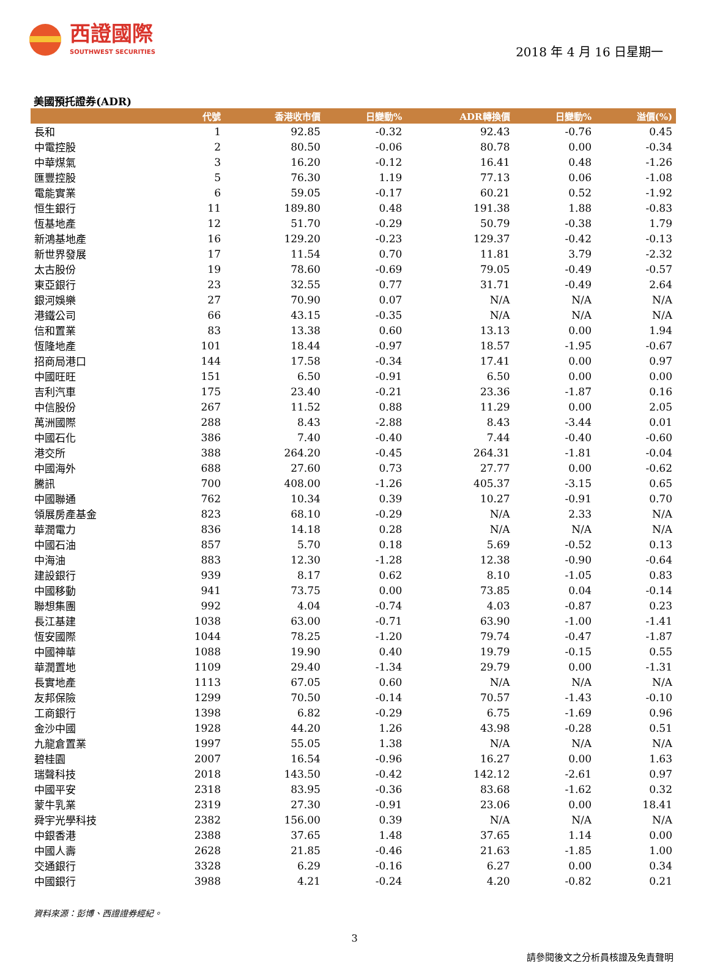西證國際
SOUTHWEST SECURITIES
2018 年 4 月 16 日星期一
美國預托證券(ADR)
| | 代號 | 香港收市價 | 日變動% | ADR轉換價 | 日變動% | 溢價(%) |
| --- | --- | --- | --- | --- | --- | --- |
| 長和 | 1 | 92.85 | -0.32 | 92.43 | -0.76 | 0.45 |
| 中電控股 | 2 | 80.50 | -0.06 | 80.78 | 0.00 | -0.34 |
| 中華煤氣 | 3 | 16.20 | -0.12 | 16.41 | 0.48 | -1.26 |
| 匯豐控股 | 5 | 76.30 | 1.19 | 77.13 | 0.06 | -1.08 |
| 電能實業 | 6 | 59.05 | -0.17 | 60.21 | 0.52 | -1.92 |
| 恒生銀行 | 11 | 189.80 | 0.48 | 191.38 | 1.88 | -0.83 |
| 恆基地產 | 12 | 51.70 | -0.29 | 50.79 | -0.38 | 1.79 |
| 新鴻基地產 | 16 | 129.20 | -0.23 | 129.37 | -0.42 | -0.13 |
| 新世界發展 | 17 | 11.54 | 0.70 | 11.81 | 3.79 | -2.32 |
| 太古股份 | 19 | 78.60 | -0.69 | 79.05 | -0.49 | -0.57 |
| 東亞銀行 | 23 | 32.55 | 0.77 | 31.71 | -0.49 | 2.64 |
| 銀河娛樂 | 27 | 70.90 | 0.07 | N/A | N/A | N/A |
| 港鐵公司 | 66 | 43.15 | -0.35 | N/A | N/A | N/A |
| 信和置業 | 83 | 13.38 | 0.60 | 13.13 | 0.00 | 1.94 |
| 恆隆地產 | 101 | 18.44 | -0.97 | 18.57 | -1.95 | -0.67 |
| 招商局港口 | 144 | 17.58 | -0.34 | 17.41 | 0.00 | 0.97 |
| 中國旺旺 | 151 | 6.50 | -0.91 | 6.50 | 0.00 | 0.00 |
| 吉利汽車 | 175 | 23.40 | -0.21 | 23.36 | -1.87 | 0.16 |
| 中信股份 | 267 | 11.52 | 0.88 | 11.29 | 0.00 | 2.05 |
| 萬洲國際 | 288 | 8.43 | -2.88 | 8.43 | -3.44 | 0.01 |
| 中國石化 | 386 | 7.40 | -0.40 | 7.44 | -0.40 | -0.60 |
| 港交所 | 388 | 264.20 | -0.45 | 264.31 | -1.81 | -0.04 |
| 中國海外 | 688 | 27.60 | 0.73 | 27.77 | 0.00 | -0.62 |
| 騰訊 | 700 | 408.00 | -1.26 | 405.37 | -3.15 | 0.65 |
| 中國聯通 | 762 | 10.34 | 0.39 | 10.27 | -0.91 | 0.70 |
| 領展房產基金 | 823 | 68.10 | -0.29 | N/A | 2.33 | N/A |
| 華潤電力 | 836 | 14.18 | 0.28 | N/A | N/A | N/A |
| 中國石油 | 857 | 5.70 | 0.18 | 5.69 | -0.52 | 0.13 |
| 中海油 | 883 | 12.30 | -1.28 | 12.38 | -0.90 | -0.64 |
| 建設銀行 | 939 | 8.17 | 0.62 | 8.10 | -1.05 | 0.83 |
| 中國移動 | 941 | 73.75 | 0.00 | 73.85 | 0.04 | -0.14 |
| 聯想集團 | 992 | 4.04 | -0.74 | 4.03 | -0.87 | 0.23 |
| 長江基建 | 1038 | 63.00 | -0.71 | 63.90 | -1.00 | -1.41 |
| 恆安國際 | 1044 | 78.25 | -1.20 | 79.74 | -0.47 | -1.87 |
| 中國神華 | 1088 | 19.90 | 0.40 | 19.79 | -0.15 | 0.55 |
| 華潤置地 | 1109 | 29.40 | -1.34 | 29.79 | 0.00 | -1.31 |
| 長實地產 | 1113 | 67.05 | 0.60 | N/A | N/A | N/A |
| 友邦保險 | 1299 | 70.50 | -0.14 | 70.57 | -1.43 | -0.10 |
| 工商銀行 | 1398 | 6.82 | -0.29 | 6.75 | -1.69 | 0.96 |
| 金沙中國 | 1928 | 44.20 | 1.26 | 43.98 | -0.28 | 0.51 |
| 九龍倉置業 | 1997 | 55.05 | 1.38 | N/A | N/A | N/A |
| 碧桂園 | 2007 | 16.54 | -0.96 | 16.27 | 0.00 | 1.63 |
| 瑞聲科技 | 2018 | 143.50 | -0.42 | 142.12 | -2.61 | 0.97 |
| 中國平安 | 2318 | 83.95 | -0.36 | 83.68 | -1.62 | 0.32 |
| 蒙牛乳業 | 2319 | 27.30 | -0.91 | 23.06 | 0.00 | 18.41 |
| 舜宇光學科技 | 2382 | 156.00 | 0.39 | N/A | N/A | N/A |
| 中銀香港 | 2388 | 37.65 | 1.48 | 37.65 | 1.14 | 0.00 |
| 中國人壽 | 2628 | 21.85 | -0.46 | 21.63 | -1.85 | 1.00 |
| 交通銀行 | 3328 | 6.29 | -0.16 | 6.27 | 0.00 | 0.34 |
| 中國銀行 | 3988 | 4.21 | -0.24 | 4.20 | -0.82 | 0.21 |
資料來源：彭博、西證證券經紀。
3
請參閱後文之分析員核證及免責聲明